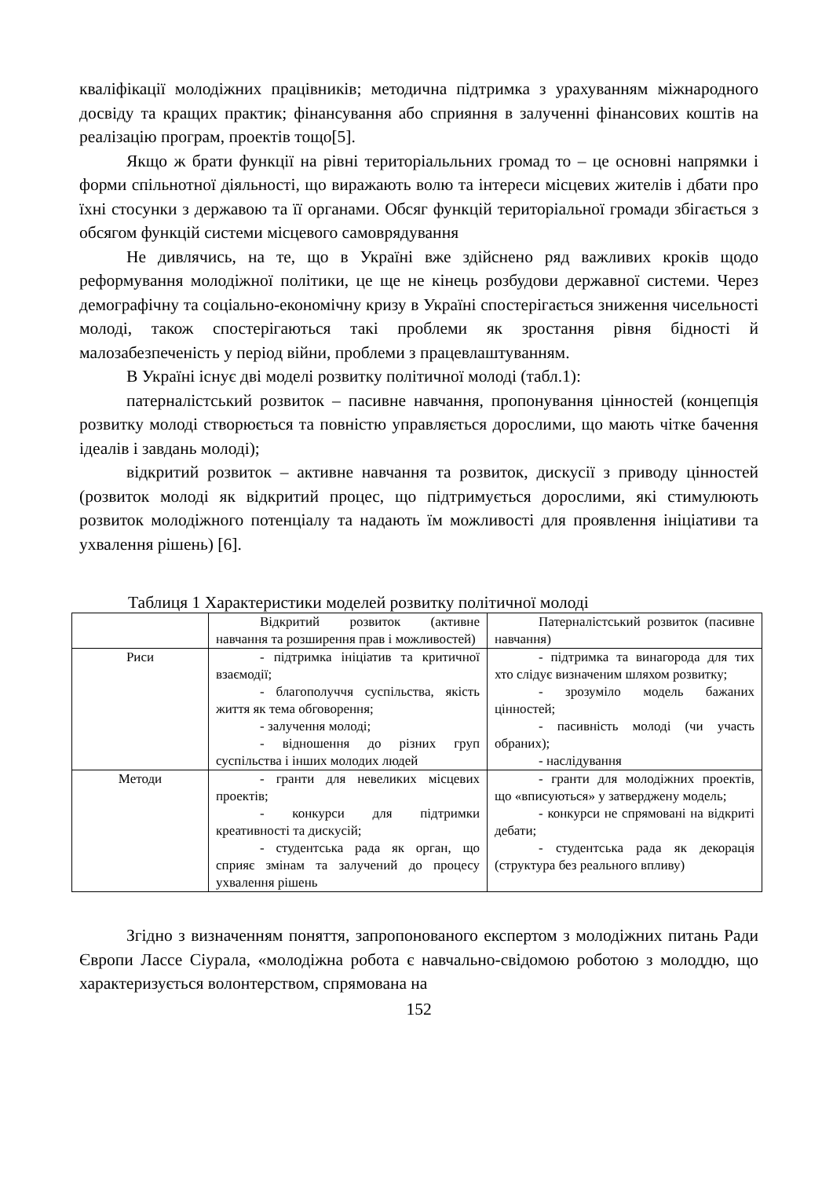кваліфікації молодіжних працівників; методична підтримка з урахуванням міжнародного досвіду та кращих практик; фінансування або сприяння в залученні фінансових коштів на реалізацію програм, проектів тощо[5].
Якщо ж брати функції на рівні територіальльних громад то – це основні напрямки і форми спільнотної діяльності, що виражають волю та інтереси місцевих жителів і дбати про їхні стосунки з державою та її органами. Обсяг функцій територіальної громади збігається з обсягом функцій системи місцевого самоврядування
Не дивлячись, на те, що в Україні вже здійснено ряд важливих кроків щодо реформування молодіжної політики, це ще не кінець розбудови державної системи. Через демографічну та соціально-економічну кризу в Україні спостерігається зниження чисельності молоді, також спостерігаються такі проблеми як зростання рівня бідності й малозабезпеченість у період війни, проблеми з працевлаштуванням.
В Україні існує дві моделі розвитку політичної молоді (табл.1):
патерналістський розвиток – пасивне навчання, пропонування цінностей (концепція розвитку молоді створюється та повністю управляється дорослими, що мають чітке бачення ідеалів і завдань молоді);
відкритий розвиток – активне навчання та розвиток, дискусії з приводу цінностей (розвиток молоді як відкритий процес, що підтримується дорослими, які стимулюють розвиток молодіжного потенціалу та надають їм можливості для проявлення ініціативи та ухвалення рішень) [6].
Таблиця 1 Характеристики моделей розвитку політичної молоді
| | Відкритий розвиток (активне навчання та розширення прав і можливостей) | Патерналістський розвиток (пасивне навчання) |
| Риси | - підтримка ініціатив та критичної взаємодії; - благополуччя суспільства, якість життя як тема обговорення; - залучення молоді; - відношення до різних груп суспільства і інших молодих людей | - підтримка та винагорода для тих хто слідує визначеним шляхом розвитку; - зрозуміло модель бажаних цінностей; - пасивність молоді (чи участь обраних); - наслідування |
| Методи | - гранти для невеликих місцевих проектів; - конкурси для підтримки креативності та дискусій; - студентська рада як орган, що сприяє змінам та залучений до процесу ухвалення рішень | - гранти для молодіжних проектів, що «вписуються» у затверджену модель; - конкурси не спрямовані на відкриті дебати; - студентська рада як декорація (структура без реального впливу) |
Згідно з визначенням поняття, запропонованого експертом з молодіжних питань Ради Європи Лассе Сіурала, «молодіжна робота є навчально-свідомою роботою з молоддю, що характеризується волонтерством, спрямована на
152